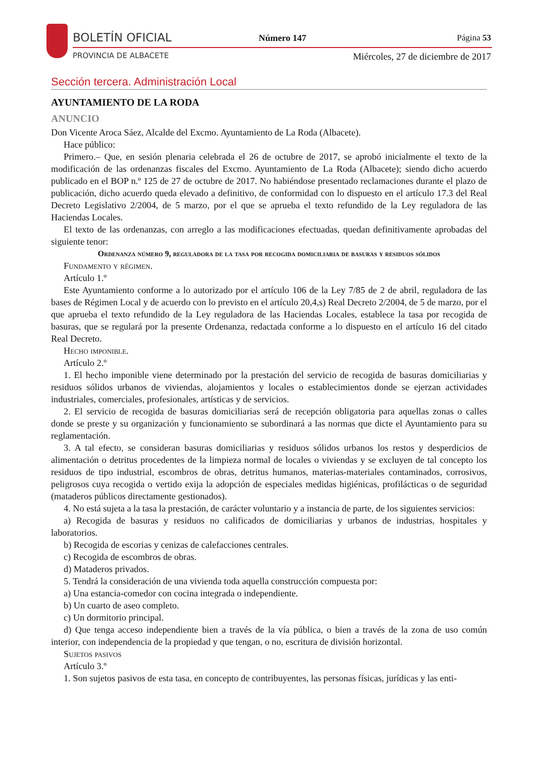BOLETÍN OFICIAL Número 147 Página 53
PROVINCIA DE ALBACETE
Miércoles, 27 de diciembre de 2017
Sección tercera. Administración Local
AYUNTAMIENTO DE LA RODA
ANUNCIO
Don Vicente Aroca Sáez, Alcalde del Excmo. Ayuntamiento de La Roda (Albacete).
Hace público:
Primero.– Que, en sesión plenaria celebrada el 26 de octubre de 2017, se aprobó inicialmente el texto de la modificación de las ordenanzas fiscales del Excmo. Ayuntamiento de La Roda (Albacete); siendo dicho acuerdo publicado en el BOP n.º 125 de 27 de octubre de 2017. No habiéndose presentado reclamaciones durante el plazo de publicación, dicho acuerdo queda elevado a definitivo, de conformidad con lo dispuesto en el artículo 17.3 del Real Decreto Legislativo 2/2004, de 5 marzo, por el que se aprueba el texto refundido de la Ley reguladora de las Haciendas Locales.
El texto de las ordenanzas, con arreglo a las modificaciones efectuadas, quedan definitivamente aprobadas del siguiente tenor:
Ordenanza número 9, reguladora de la tasa por recogida domiciliaria de basuras y residuos sólidos
Fundamento y régimen.
Artículo 1.º
Este Ayuntamiento conforme a lo autorizado por el artículo 106 de la Ley 7/85 de 2 de abril, reguladora de las bases de Régimen Local y de acuerdo con lo previsto en el artículo 20,4,s) Real Decreto 2/2004, de 5 de marzo, por el que aprueba el texto refundido de la Ley reguladora de las Haciendas Locales, establece la tasa por recogida de basuras, que se regulará por la presente Ordenanza, redactada conforme a lo dispuesto en el artículo 16 del citado Real Decreto.
Hecho imponible.
Artículo 2.º
1. El hecho imponible viene determinado por la prestación del servicio de recogida de basuras domiciliarias y residuos sólidos urbanos de viviendas, alojamientos y locales o establecimientos donde se ejerzan actividades industriales, comerciales, profesionales, artísticas y de servicios.
2. El servicio de recogida de basuras domiciliarias será de recepción obligatoria para aquellas zonas o calles donde se preste y su organización y funcionamiento se subordinará a las normas que dicte el Ayuntamiento para su reglamentación.
3. A tal efecto, se consideran basuras domiciliarias y residuos sólidos urbanos los restos y desperdicios de alimentación o detritus procedentes de la limpieza normal de locales o viviendas y se excluyen de tal concepto los residuos de tipo industrial, escombros de obras, detritus humanos, materias-materiales contaminados, corrosivos, peligrosos cuya recogida o vertido exija la adopción de especiales medidas higiénicas, profilácticas o de seguridad (mataderos públicos directamente gestionados).
4. No está sujeta a la tasa la prestación, de carácter voluntario y a instancia de parte, de los siguientes servicios:
a) Recogida de basuras y residuos no calificados de domiciliarias y urbanos de industrias, hospitales y laboratorios.
b) Recogida de escorias y cenizas de calefacciones centrales.
c) Recogida de escombros de obras.
d) Mataderos privados.
5. Tendrá la consideración de una vivienda toda aquella construcción compuesta por:
a) Una estancia-comedor con cocina integrada o independiente.
b) Un cuarto de aseo completo.
c) Un dormitorio principal.
d) Que tenga acceso independiente bien a través de la vía pública, o bien a través de la zona de uso común interior, con independencia de la propiedad y que tengan, o no, escritura de división horizontal.
Sujetos pasivos
Artículo 3.º
1. Son sujetos pasivos de esta tasa, en concepto de contribuyentes, las personas físicas, jurídicas y las enti-